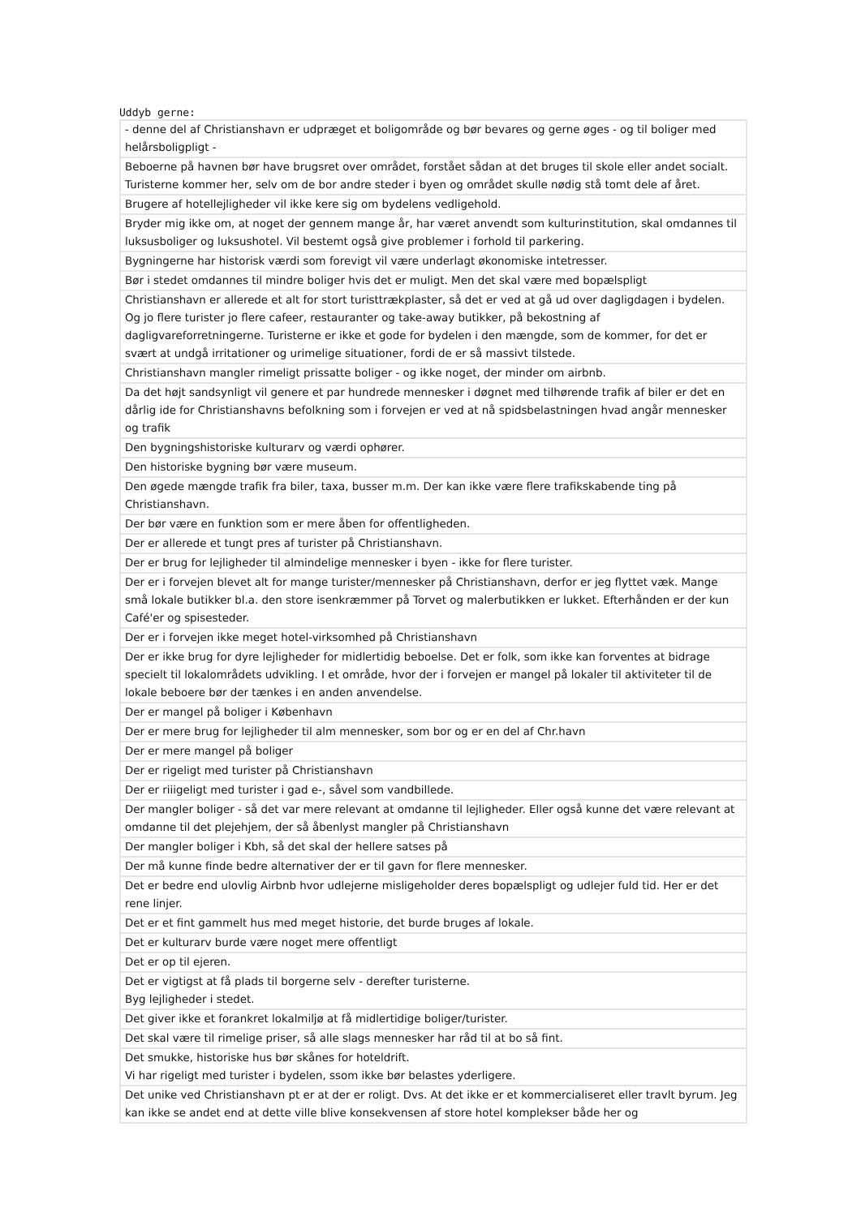Uddyb gerne:
| - denne del af Christianshavn er udpræget et boligområde og bør bevares og gerne øges - og til boliger med helårsboligpligt - |
| Beboerne på havnen bør have brugsret over området, forstået sådan at det bruges til skole eller andet socialt. Turisterne kommer her, selv om de bor andre steder i byen og området skulle nødig stå tomt dele af året. |
| Brugere af hotellejligheder vil ikke kere sig om bydelens vedligehold. |
| Bryder mig ikke om, at noget der gennem mange år, har været anvendt som kulturinstitution, skal omdannes til luksusboliger og luksushotel. Vil bestemt også give problemer i forhold til parkering. |
| Bygningerne har historisk værdi som forevigt vil være underlagt økonomiske intetresser. |
| Bør i stedet omdannes til mindre boliger hvis det er muligt. Men det skal være med bopælspligt |
| Christianshavn er allerede et alt for stort turisttrækplaster, så det er ved at gå ud over dagligdagen i bydelen. Og jo flere turister jo flere cafeer, restauranter og take-away butikker, på bekostning af dagligvareforretningerne. Turisterne er ikke et gode for bydelen i den mængde, som de kommer, for det er svært at undgå irritationer og urimelige situationer, fordi de er så massivt tilstede. |
| Christianshavn mangler rimeligt prissatte boliger - og ikke noget, der minder om airbnb. |
| Da det højt sandsynligt vil genere et par hundrede mennesker i døgnet med tilhørende trafik af biler er det en dårlig ide for Christianshavns befolkning som i forvejen er ved at nå spidsbelastningen hvad angår mennesker og trafik |
| Den bygningshistoriske kulturarv og værdi ophører. |
| Den historiske bygning bør være museum. |
| Den øgede mængde trafik fra biler, taxa, busser m.m. Der kan ikke være flere trafikskabende ting på Christianshavn. |
| Der bør være en funktion som er mere åben for offentligheden. |
| Der er allerede et tungt pres af turister på Christianshavn. |
| Der er brug for lejligheder til almindelige mennesker i byen - ikke for flere turister. |
| Der er i forvejen blevet alt for mange turister/mennesker på Christianshavn, derfor er jeg flyttet væk. Mange små lokale butikker bl.a. den store isenkræmmer på Torvet og malerbutikken er lukket. Efterhånden er der kun Café'er og spisesteder. |
| Der er i forvejen ikke meget hotel-virksomhed på Christianshavn |
| Der er ikke brug for dyre lejligheder for midlertidig beboelse. Det er folk, som ikke kan forventes at bidrage specielt til lokalområdets udvikling. I et område, hvor der i forvejen er mangel på lokaler til aktiviteter til de lokale beboere bør der tænkes i en anden anvendelse. |
| Der er mangel på boliger i København |
| Der er mere brug for lejligheder til alm mennesker, som bor og er en del af Chr.havn |
| Der er mere mangel på boliger |
| Der er rigeligt med turister på Christianshavn |
| Der er riiigeligt med turister i gad e-, såvel som vandbillede. |
| Der mangler boliger - så det var mere relevant at omdanne til lejligheder. Eller også kunne det være relevant at omdanne til det plejehjem, der så åbenlyst mangler på Christianshavn |
| Der mangler boliger i Kbh, så det skal der hellere satses på |
| Der må kunne finde bedre alternativer der er til gavn for flere mennesker. |
| Det er bedre end ulovlig Airbnb hvor udlejerne misligeholder deres bopælspligt og udlejer fuld tid. Her er det rene linjer. |
| Det er et fint gammelt hus med meget historie, det burde bruges af lokale. |
| Det er kulturarv burde være noget mere offentligt |
| Det er op til ejeren. |
| Det er vigtigst at få plads til borgerne selv - derefter turisterne. Byg lejligheder i stedet. |
| Det giver ikke et forankret lokalmiljø at få midlertidige boliger/turister. |
| Det skal være til rimelige priser, så alle slags mennesker har råd til at bo så fint. |
| Det smukke, historiske hus bør skånes for hoteldrift. Vi har rigeligt med turister i bydelen, ssom ikke bør belastes yderligere. |
| Det unike ved Christianshavn pt er at der er roligt. Dvs. At det ikke er et kommercialiseret eller travlt byrum. Jeg kan ikke se andet end at dette ville blive konsekvensen af store hotel komplekser både her og |